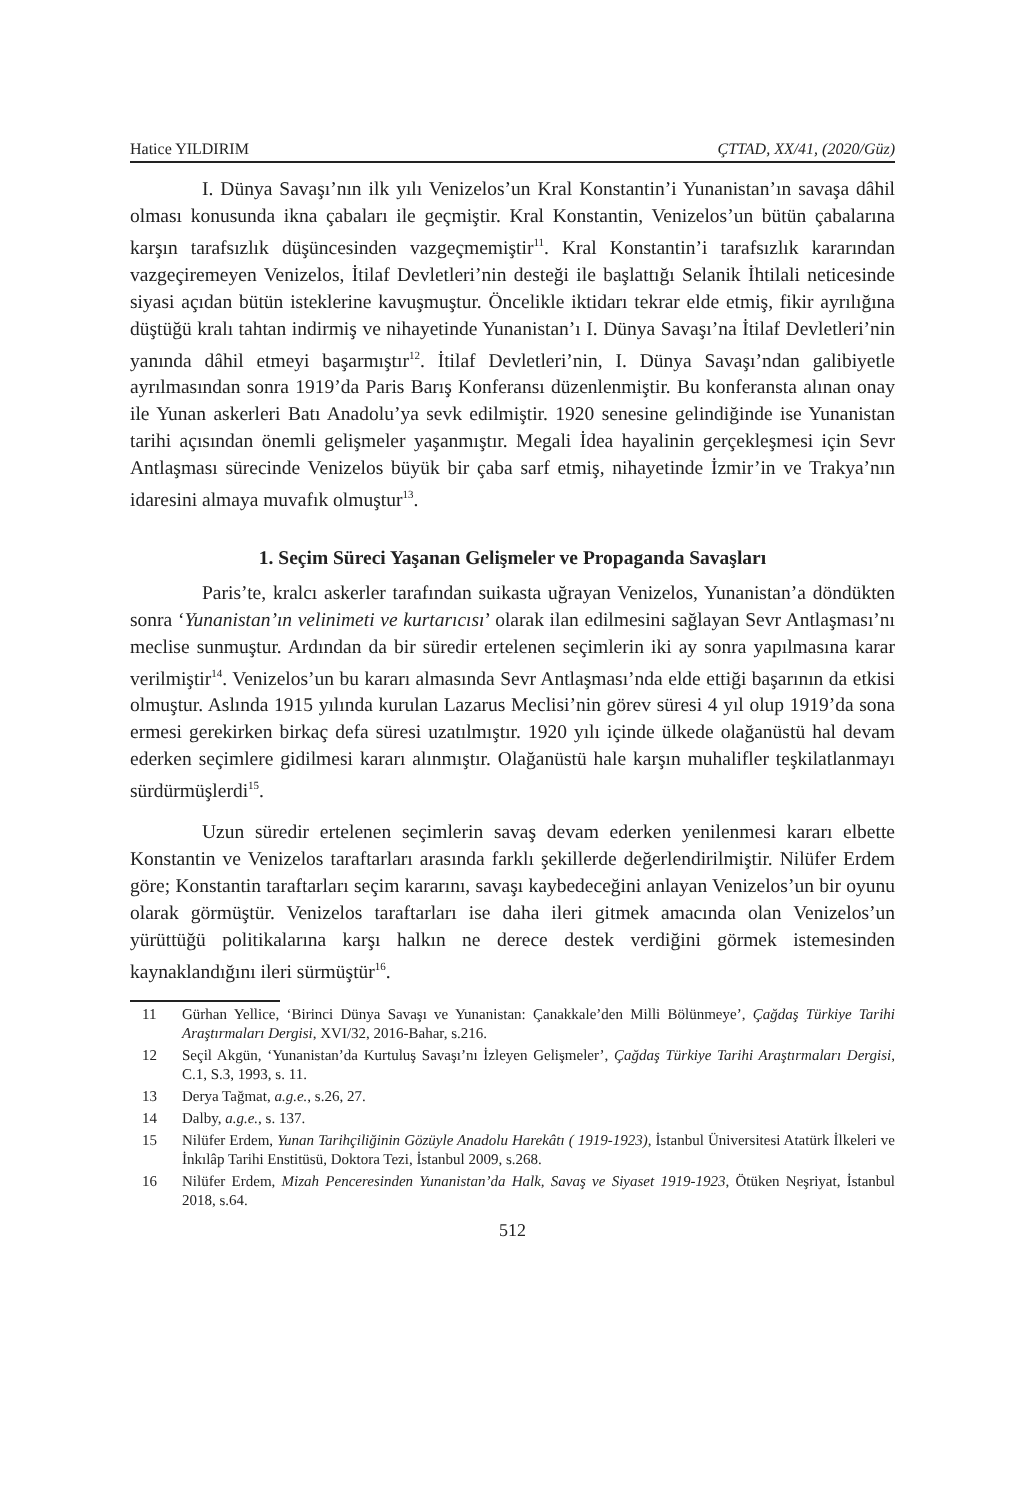Hatice YILDIRIM ÇTTAD, XX/41, (2020/Güz)
I. Dünya Savaşı’nın ilk yılı Venizelos’un Kral Konstantin’i Yunanistan’ın savaşa dâhil olması konusunda ikna çabaları ile geçmiştir. Kral Konstantin, Venizelos’un bütün çabalarına karşın tarafsızlık düşüncesinden vazgeçmemiştir<sup>11</sup>. Kral Konstantin’i tarafsızlık kararından vazgeçiremeyen Venizelos, İtilaf Devletleri’nin desteği ile başlattığı Selanik İhtilali neticesinde siyasi açıdan bütün isteklerine kavuşmuştur. Öncelikle iktidarı tekrar elde etmiş, fikir ayrılığına düştüğü kralı tahtan indirmiş ve nihayetinde Yunanistan’ı I. Dünya Savaşı’na İtilaf Devletleri’nin yanında dâhil etmeyi başarmıştır<sup>12</sup>. İtilaf Devletleri’nin, I. Dünya Savaşı’ndan galibiyetle ayrılmasından sonra 1919’da Paris Barış Konferansı düzenlenmiştir. Bu konferansta alınan onay ile Yunan askerleri Batı Anadolu’ya sevk edilmiştir. 1920 senesine gelindiğinde ise Yunanistan tarihi açısından önemli gelişmeler yaşanmıştır. Megali İdea hayalinin gerçekleşmesi için Sevr Antlaşması sürecinde Venizelos büyük bir çaba sarf etmiş, nihayetinde İzmir’in ve Trakya’nın idaresini almaya muvafık olmuştur<sup>13</sup>.
1. Seçim Süreci Yaşanan Gelişmeler ve Propaganda Savaşları
Paris’te, kralcı askerler tarafından suikasta uğrayan Venizelos, Yunanistan’a döndükten sonra ‘Yunanistan’ın velinimeti ve kurtarıcısı’ olarak ilan edilmesini sağlayan Sevr Antlaşması’nı meclise sunmuştur. Ardından da bir süredir ertelenen seçimlerin iki ay sonra yapılmasına karar verilmiştir<sup>14</sup>. Venizelos’un bu kararı almasında Sevr Antlaşması’nda elde ettiği başarının da etkisi olmuştur. Aslında 1915 yılında kurulan Lazarus Meclisi’nin görev süresi 4 yıl olup 1919’da sona ermesi gerekirken birkaç defa süresi uzatılmıştır. 1920 yılı içinde ülkede olağanüstü hal devam ederken seçimlere gidilmesi kararı alınmıştır. Olağanüstü hale karşın muhalifler teşkilatlanmayı sürdürmüşlerdi<sup>15</sup>.
Uzun süredir ertelenen seçimlerin savaş devam ederken yenilenmesi kararı elbette Konstantin ve Venizelos taraftarları arasında farklı şekillerde değerlendirilmiştir. Nilüfer Erdem göre; Konstantin taraftarları seçim kararını, savaşı kaybedeceğini anlayan Venizelos’un bir oyunu olarak görmüştür. Venizelos taraftarları ise daha ileri gitmek amacında olan Venizelos’un yürüttüğü politikalarına karşı halkın ne derece destek verdiğini görmek istemesinden kaynaklandığını ileri sürmüştür<sup>16</sup>.
11 Gürhan Yellice, ‘Birinci Dünya Savaşı ve Yunanistan: Çanakkale’den Milli Bölünmeye’, Çağdaş Türkiye Tarihi Araştırmaları Dergisi, XVI/32, 2016-Bahar, s.216.
12 Seçil Akgün, ‘Yunanistan’da Kurtuluş Savaşı’nı İzleyen Gelişmeler’, Çağdaş Türkiye Tarihi Araştırmaları Dergisi, C.1, S.3, 1993, s. 11.
13 Derya Tağmat, a.g.e., s.26, 27.
14 Dalby, a.g.e., s. 137.
15 Nilüfer Erdem, Yunan Tarihçiliğinin Gözüyle Anadolu Harekâtı ( 1919-1923), İstanbul Üniversitesi Atatürk İlkeleri ve İnkılâp Tarihi Enstitüsü, Doktora Tezi, İstanbul 2009, s.268.
16 Nilüfer Erdem, Mizah Penceresinden Yunanistan’da Halk, Savaş ve Siyaset 1919-1923, Ötüken Neşriyat, İstanbul 2018, s.64.
512